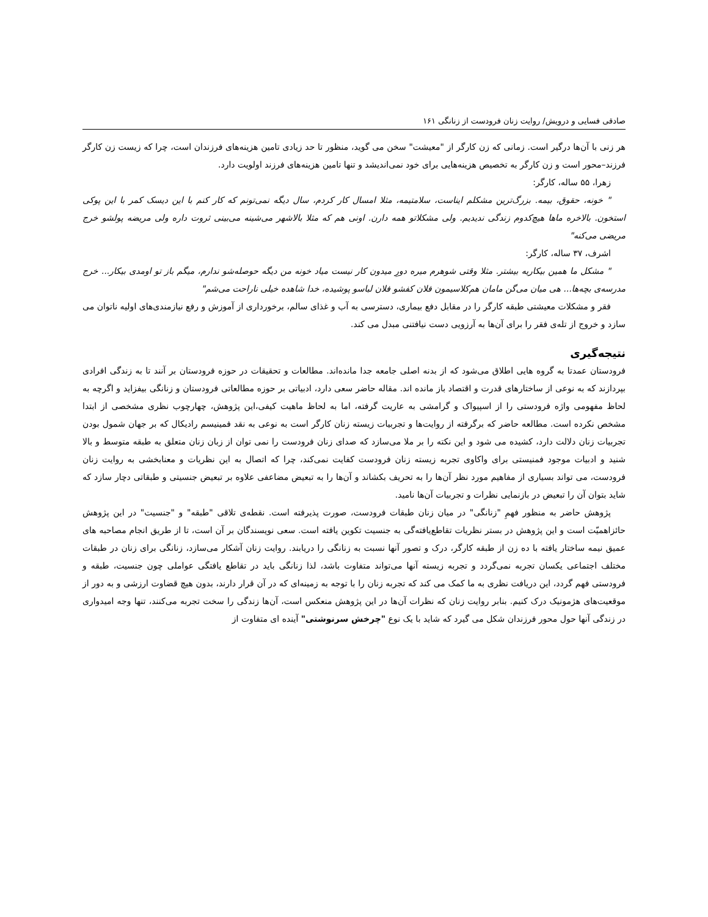صادقی فسایی و درویش/ روایت زنان فرودست از زنانگی ۱۶۱
هر زنی با آن‌ها درگیر است. زمانی که زن کارگر از "معیشت" سخن می گوید، منظور تا حد زیادی تامین هزینه‌های فرزندان است، چرا که زیست زن کارگر فرزند–محور است و زن کارگر به تخصیص هزینه‌هایی برای خود نمی‌اندیشد و تنها تامین هزینه‌های فرزند اولویت دارد.
زهرا، ۵۵ ساله، کارگر:
" خونه، حقوق، بیمه. بزرگ‌ترین مشکلم ایناست، سلامتیمه، مثلا امسال کار کردم، سال دیگه نمی‌تونم که کار کنم با این دیسک کمر با این پوکی استخون. بالاخره ماها هیچ‌کدوم زندگی ندیدیم. ولی مشکلاتو همه دارن. اونی هم که مثلا بالاشهر می‌شینه می‌بینی ثروت داره ولی مریضه پولشو خرج مریضی می‌کنه"
اشرف، ۳۷ ساله، کارگر:
" مشکل ما همین بیکاریه بیشتر. مثلا وقتی شوهرم میره دورِ میدون کار نیست میاد خونه من دیگه حوصله‌شو ندارم، میگم باز تو اومدی بیکار... خرج مدرسه‌ی بچه‌ها... هی میان می‌گن مامان هم‌کلاسیمون فلان کفشو فلان لباسو پوشیده، خدا شاهده خیلی ناراحت می‌شم"
فقر و مشکلات معیشتی طبقه کارگر را در مقابل دفع بیماری، دسترسی به آب و غذای سالم، برخورداری از آموزش و رفع نیازمندی‌های اولیه ناتوان می سازد و خروج از تله‌ی فقر را برای آن‌ها به آرزویی دست نیافتنی مبدل می کند.
نتیجه‌گیری
فرودستان عمدتا به گروه هایی اطلاق می‌شود که از بدنه اصلی جامعه جدا مانده‌اند. مطالعات و تحقیقات در حوزه فرودستان بر آنند تا به زندگی افرادی بپردازند که به نوعی از ساختارهای قدرت و اقتصاد باز مانده اند. مقاله حاضر سعی دارد، ادبیاتی بر حوزه مطالعاتی فرودستان و زنانگی بیفزاید و اگرچه به لحاظ مفهومی واژه فرودستی را از اسپیواک و گرامشی به عاریت گرفته، اما به لحاظ ماهیت کیفی،این پژوهش، چهارچوب نظری مشخصی از ابتدا مشخص نکرده است. مطالعه حاضر که برگرفته از روایت‌ها و تجربیات زیسته زنان کارگر است به نوعی به نقد فمینیسم رادیکال که بر جهان شمول بودن تجربیات زنان دلالت دارد، کشیده می شود و این نکته را بر ملا می‌سازد که صدای زنان فرودست را نمی توان از زبان زنان متعلق به طبقه متوسط و بالا شنید و ادبیات موجود فمنیستی برای واکاوی تجربه زیسته زنان فرودست کفایت نمی‌کند، چرا که اتصال به این نظریات و معنابخشی به روایت زنان فرودست، می تواند بسیاری از مفاهیم مورد نظر آن‌ها را به تحریف بکشاند و آن‌ها را به تبعیض مضاعفی علاوه بر تبعیض جنسیتی و طبقاتی دچار سازد که شاید بتوان آن را تبعیض در بازنمایی نظرات و تجربیات آن‌ها نامید.
پژوهش حاضر به منظور فهمِ "زنانگی" در میان زنان طبقات فرودست، صورت پذیرفته است. نقطه‌ی تلاقی "طبقه" و "جنسیت" در این پژوهش حائزاهمیّت است و این پژوهش در بستر نظریات تقاطع‌یافته‌گی به جنسیت تکوین یافته است. سعی نویسندگان بر آن است، تا از طریق انجام مصاحبه های عمیق نیمه ساختار یافته با ده زن از طبقه کارگر، درک و تصور آنها نسبت به زنانگی را دریابند. روایت زنان آشکار می‌سازد، زنانگی برای زنان در طبقات مختلف اجتماعی یکسان تجربه نمی‌گردد و تجربه زیسته آنها می‌تواند متفاوت باشد، لذا زنانگی باید در تقاطع یافتگی عواملی چون جنسیت، طبقه و فرودستی فهم گردد، این دریافت نظری به ما کمک می کند که تجربه زنان را با توجه به زمینه‌ای که در آن قرار دارند، بدون هیچ قضاوت ارزشی و به دور از موقعیت‌های هژمونیک درک کنیم. بنابر روایت زنان که نظرات آن‌ها در این پژوهش منعکس است، آن‌ها زندگی را سخت تجربه می‌کنند، تنها وجه امیدواری در زندگی آنها حول محور فرزندان شکل می گیرد که شاید با یک نوع "چرخش سرنوشتی" آینده ای متفاوت از